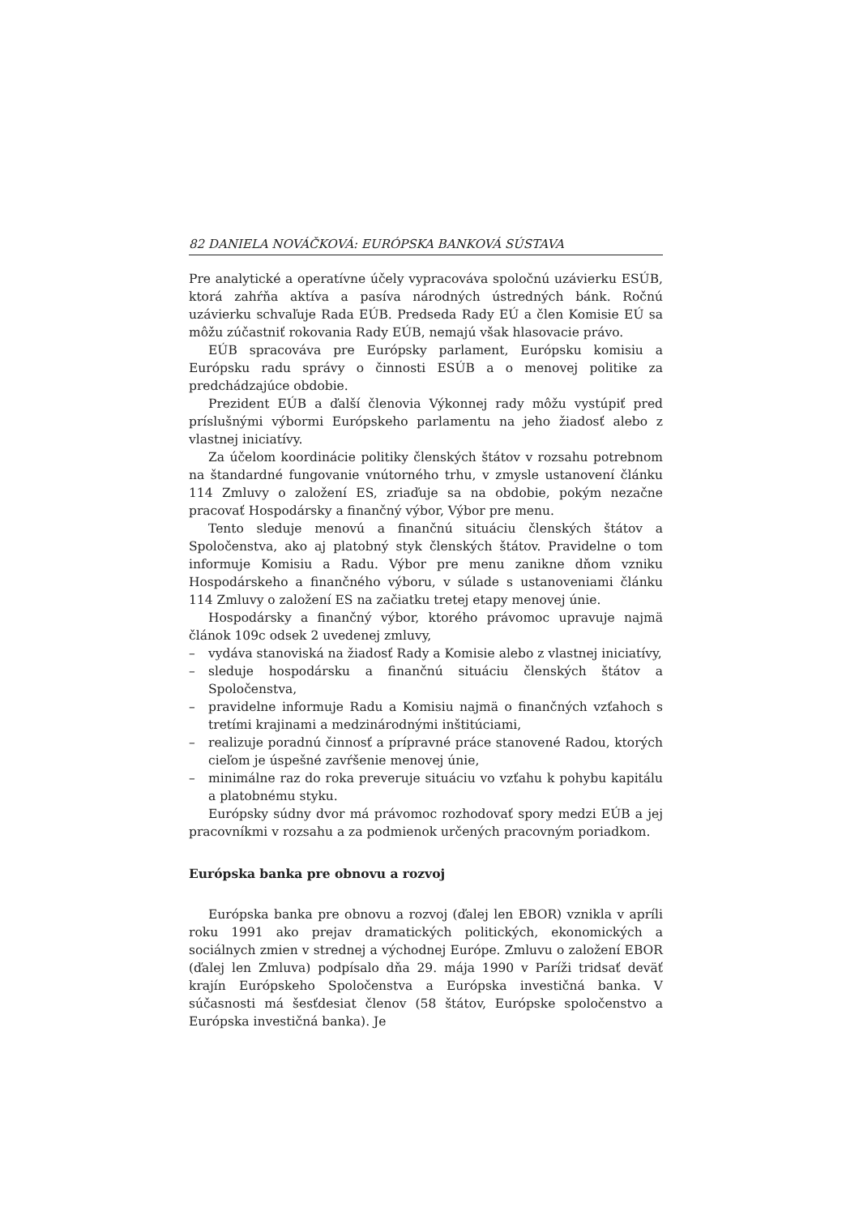82 DANIELA NOVÁČKOVÁ: EURÓPSKA BANKOVÁ SÚSTAVA
Pre analytické a operatívne účely vypracováva spoločnú uzávierku ESÚB, ktorá zahŕňa aktíva a pasíva národných ústredných bánk. Ročnú uzávierku schvaľuje Rada EÚB. Predseda Rady EÚ a člen Komisie EÚ sa môžu zúčastniť rokovania Rady EÚB, nemajú však hlasovacie právo.
EÚB spracováva pre Európsky parlament, Európsku komisiu a Európsku radu správy o činnosti ESÚB a o menovej politike za predchádzajúce obdobie.
Prezident EÚB a ďalší členovia Výkonnej rady môžu vystúpiť pred príslušnými výbormi Európskeho parlamentu na jeho žiadosť alebo z vlastnej iniciatívy.
Za účelom koordinácie politiky členských štátov v rozsahu potrebnom na štandardné fungovanie vnútorného trhu, v zmysle ustanovení článku 114 Zmluvy o založení ES, zriaďuje sa na obdobie, pokým nezačne pracovať Hospodársky a finančný výbor, Výbor pre menu.
Tento sleduje menovú a finančnú situáciu členských štátov a Spoločenstva, ako aj platobný styk členských štátov. Pravidelne o tom informuje Komisiu a Radu. Výbor pre menu zanikne dňom vzniku Hospodárskeho a finančného výboru, v súlade s ustanoveniami článku 114 Zmluvy o založení ES na začiatku tretej etapy menovej únie.
Hospodársky a finančný výbor, ktorého právomoc upravuje najmä článok 109c odsek 2 uvedenej zmluvy,
– vydáva stanoviská na žiadosť Rady a Komisie alebo z vlastnej iniciatívy,
– sleduje hospodársku a finančnú situáciu členských štátov a Spoločenstva,
– pravidelne informuje Radu a Komisiu najmä o finančných vzťahoch s tretími krajinami a medzinárodnými inštitúciami,
– realizuje poradnú činnosť a prípravné práce stanovené Radou, ktorých cieľom je úspešné zavŕšenie menovej únie,
– minimálne raz do roka preveruje situáciu vo vzťahu k pohybu kapitálu a platobnému styku.
Európsky súdny dvor má právomoc rozhodovať spory medzi EÚB a jej pracovníkmi v rozsahu a za podmienok určených pracovným poriadkom.
Európska banka pre obnovu a rozvoj
Európska banka pre obnovu a rozvoj (ďalej len EBOR) vznikla v apríli roku 1991 ako prejav dramatických politických, ekonomických a sociálnych zmien v strednej a východnej Európe. Zmluvu o založení EBOR (ďalej len Zmluva) podpísalo dňa 29. mája 1990 v Paríži tridsať deväť krajín Európskeho Spoločenstva a Európska investičná banka. V súčasnosti má šesťdesiat členov (58 štátov, Európske spoločenstvo a Európska investičná banka). Je